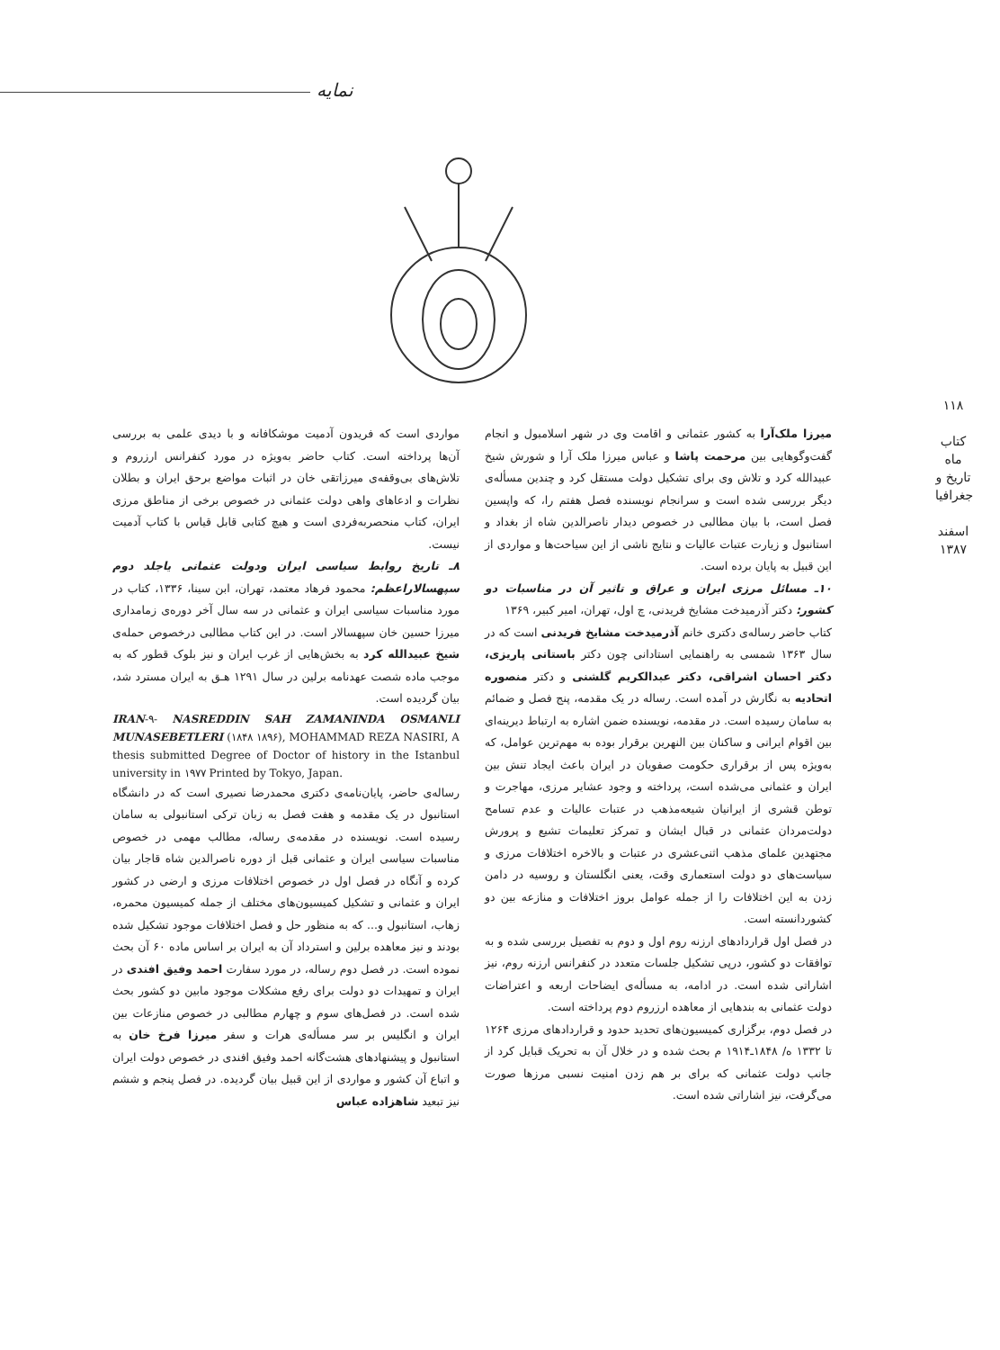نمایه
مواردی است که فریدون آدمیت موشکافانه و با دیدی علمی به بررسی آن‌ها پرداخته است. کتاب حاضر به‌ویژه در مورد کنفرانس ارزروم و تلاش‌های بی‌وقفه‌ی میرزاتقی خان در اثبات مواضع برحق ایران و بطلان نظرات و ادعاهای واهی دولت عثمانی در خصوص برخی از مناطق مرزی ایران، کتاب منحصربه‌فردی است و هیچ کتابی قابل قیاس با کتاب آدمیت نیست.
۸ـ تاریخ روابط سیاسی ایران ودولت عثمانی یاجلد دوم سپهسالاراعظم: محمود فرهاد معتمد، تهران، ابن سینا، ۱۳۳۶، کتاب در مورد مناسبات سیاسی ایران و عثمانی در سه سال آخر دوره‌ی زمامداری میرزا حسین خان سپهسالار است. در این کتاب مطالبی درخصوص حمله‌ی شیخ عبیدالله کرد به بخش‌هایی از غرب ایران و نیز بلوک قطور که به موجب ماده شصت عهدنامه برلین در سال ۱۲۹۱ هـق به ایران مسترد شد، بیان گردیده است.
IRAN-۹- NASREDDIN SAH ZAMANINDA OSMANLI MUNASEBETLERI (۱۸۴۸ ۱۸۹۶), MOHAMMAD REZA NASIRI, A thesis submitted Degree of Doctor of history in the Istanbul university in ۱۹۷۷ Printed by Tokyo, Japan.
رساله‌ی حاضر، پایان‌نامه‌ی دکتری محمدرضا نصیری است که در دانشگاه استانبول در یک مقدمه و هفت فصل به زبان ترکی استانبولی به سامان رسیده است. نویسنده در مقدمه‌ی رساله، مطالب مهمی در خصوص مناسبات سیاسی ایران و عثمانی قبل از دوره ناصرالدین شاه قاجار بیان کرده و آنگاه در فصل اول در خصوص اختلافات مرزی و ارضی در کشور ایران و عثمانی و تشکیل کمیسیون‌های مختلف از جمله کمیسیون محمره، زهاب، استانبول و... که به منظور حل و فصل اختلافات موجود تشکیل شده بودند و نیز معاهده برلین و استرداد آن به ایران بر اساس ماده ۶۰ آن بحث نموده است. در فصل دوم رساله، در مورد سفارت احمد وفیق افندی در ایران و تمهیدات دو دولت برای رفع مشکلات موجود مابین دو کشور بحث شده است. در فصل‌های سوم و چهارم مطالبی در خصوص منازعات بین ایران و انگلیس بر سر مسأله‌ی هرات و سفر میرزا فرخ خان به استانبول و پیشنهادهای هشت‌گانه احمد وفیق افندی در خصوص دولت ایران و اتباع آن کشور و مواردی از این قبیل بیان گردیده. در فصل پنجم و ششم نیز تبعید شاهزاده عباس
میرزا ملک‌آرا به کشور عثمانی و اقامت وی در شهر اسلامبول و انجام گفت‌وگوهایی بین مرحمت پاشا و عباس میرزا ملک آرا و شورش شیخ عبیدالله کرد و تلاش وی برای تشکیل دولت مستقل کرد و چندین مسأله‌ی دیگر بررسی شده است و سرانجام نویسنده فصل هفتم را، که واپسین فصل است، با بیان مطالبی در خصوص دیدار ناصرالدین شاه از بغداد و استانبول و زیارت عتبات عالیات و نتایج ناشی از این سیاحت‌ها و مواردی از این قبیل به پایان برده است.
۱۰ـ مسائل مرزی ایران و عراق و تاثیر آن در مناسبات دو کشور: دکتر آذرمیدخت مشایخ فریدنی، چ اول، تهران، امیر کبیر، ۱۳۶۹
کتاب حاضر رساله‌ی دکتری خانم آذرمیدخت مشایخ فریدنی است که در سال ۱۳۶۳ شمسی به راهنمایی استادانی چون دکتر باستانی پاریزی، دکتر احسان اشراقی، دکتر عبدالکریم گلشنی و دکتر منصوره اتحادیه به نگارش در آمده است. رساله در یک مقدمه، پنج فصل و ضمائم به سامان رسیده است. در مقدمه، نویسنده ضمن اشاره به ارتباط دیرینه‌ای بین اقوام ایرانی و ساکنان بین النهرین برقرار بوده به مهم‌ترین عوامل، که به‌ویژه پس از برقراری حکومت صفویان در ایران باعث ایجاد تنش بین ایران و عثمانی می‌شده است، پرداخته و وجود عشایر مرزی، مهاجرت و توطن قشری از ایرانیان شیعه‌مذهب در عتبات عالیات و عدم تسامح دولت‌مردان عثمانی در قبال ایشان و تمرکز تعلیمات تشیع و پرورش مجتهدین علمای مذهب اثنی‌عشری در عتبات و بالاخره اختلافات مرزی و سیاست‌های دو دولت استعماری وقت، یعنی انگلستان و روسیه در دامن زدن به این اختلافات را از جمله عوامل بروز اختلافات و منازعه بین دو کشوردانسته است.
در فصل اول قراردادهای ارزنه روم اول و دوم به تفصیل بررسی شده و به توافقات دو کشور، درپی تشکیل جلسات متعدد در کنفرانس ارزنه روم، نیز اشاراتی شده است. در ادامه، به مسأله‌ی ایضاحات اربعه و اعتراضات دولت عثمانی به بندهایی از معاهده ارزروم دوم پرداخته است.
در فصل دوم، برگزاری کمیسیون‌های تحدید حدود و قراردادهای مرزی ۱۲۶۴ تا ۱۳۳۲ ه/ ۱۸۴۸ـ۱۹۱۴ م بحث شده و در خلال آن به تحریک قبایل کرد از جانب دولت عثمانی که برای بر هم زدن امنیت نسبی مرزها صورت می‌گرفت، نیز اشاراتی شده است.
۱۱۸
کتاب ماه تاریخ و جغرافیا
اسفند
۱۳۸۷